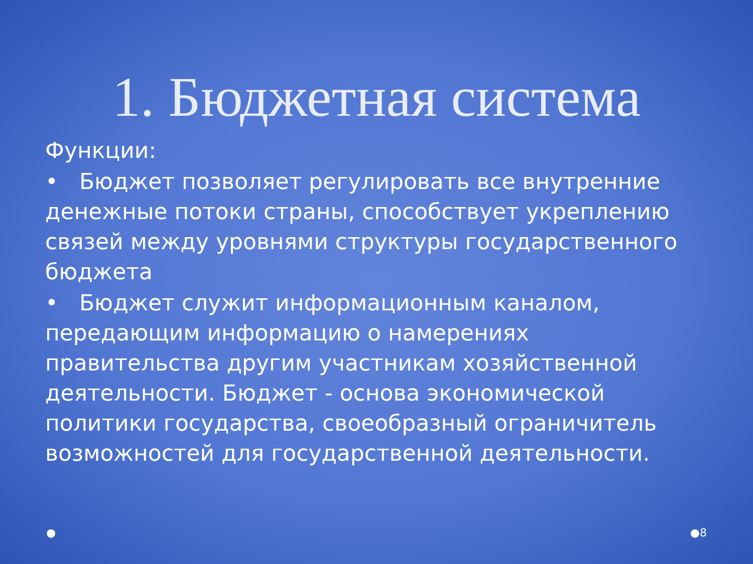1. Бюджетная система
Функции:
• Бюджет позволяет регулировать все внутренние денежные потоки страны, способствует укреплению связей между уровнями структуры государственного бюджета
• Бюджет служит информационным каналом, передающим информацию о намерениях правительства другим участникам хозяйственной деятельности. Бюджет - основа экономической политики государства, своеобразный ограничитель возможностей для государственной деятельности.
● ●8